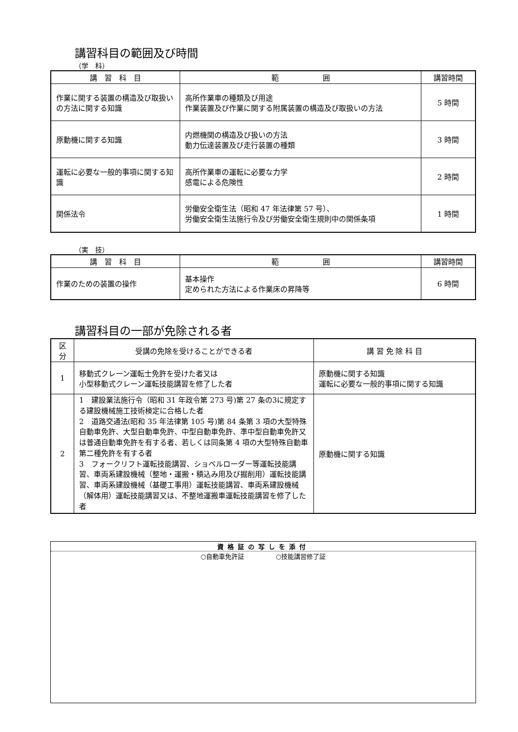講習科目の範囲及び時間
（学　科）
| 講 習 科 目 | 範 囲 | 講習時間 |
| --- | --- | --- |
| 作業に関する装置の構造及び取扱いの方法に関する知識 | 高所作業車の種類及び用途 作業装置及び作業に関する附属装置の構造及び取扱いの方法 | 5 時間 |
| 原動機に関する知識 | 内燃機関の構造及び扱いの方法 動力伝達装置及び走行装置の種類 | 3 時間 |
| 運転に必要な一般的事項に関する知識 | 高所作業車の運転に必要な力学 感電による危険性 | 2 時間 |
| 関係法令 | 労働安全衛生法（昭和 47 年法律第 57 号）、 労働安全衛生法施行令及び労働安全衛生規則中の関係条項 | 1 時間 |
（実　技）
| 講 習 科 目 | 範 囲 | 講習時間 |
| --- | --- | --- |
| 作業のための装置の操作 | 基本操作 定められた方法による作業床の昇降等 | 6 時間 |
講習科目の一部が免除される者
| 区分 | 受講の免除を受けることができる者 | 講 習 免 除 科 目 |
| --- | --- | --- |
| 1 | 移動式クレーン運転士免許を受けた者又は 小型移動式クレーン運転技能講習を修了した者 | 原動機に関する知識 運転に必要な一般的事項に関する知識 |
| 2 | 1 建設業法施行令（昭和 31 年政令第 273 号)第 27 条の3に規定する建設機械施工技術検定に合格した者 2 道路交通法(昭和 35 年法律第 105 号)第 84 条第 3 項の大型特殊自動車免許、大型自動車免許、中型自動車免許、準中型自動車免許又は普通自動車免許を有する者、若しくは同条第 4 項の大型特殊自動車第二種免許を有する者 3 フォークリフト運転技能講習、ショベルローダー等運転技能講習、車両系建設機械（整地・運搬・積込み用及び掘削用）運転技能講習、車両系建設機械（基礎工事用）運転技能講習、車両系建設機械（解体用）運転技能講習又は、不整地運搬車運転技能講習を修了した者 | 原動機に関する知識 |
資格証の写しを添付
○自動車免許証　　　　　○技能講習修了証